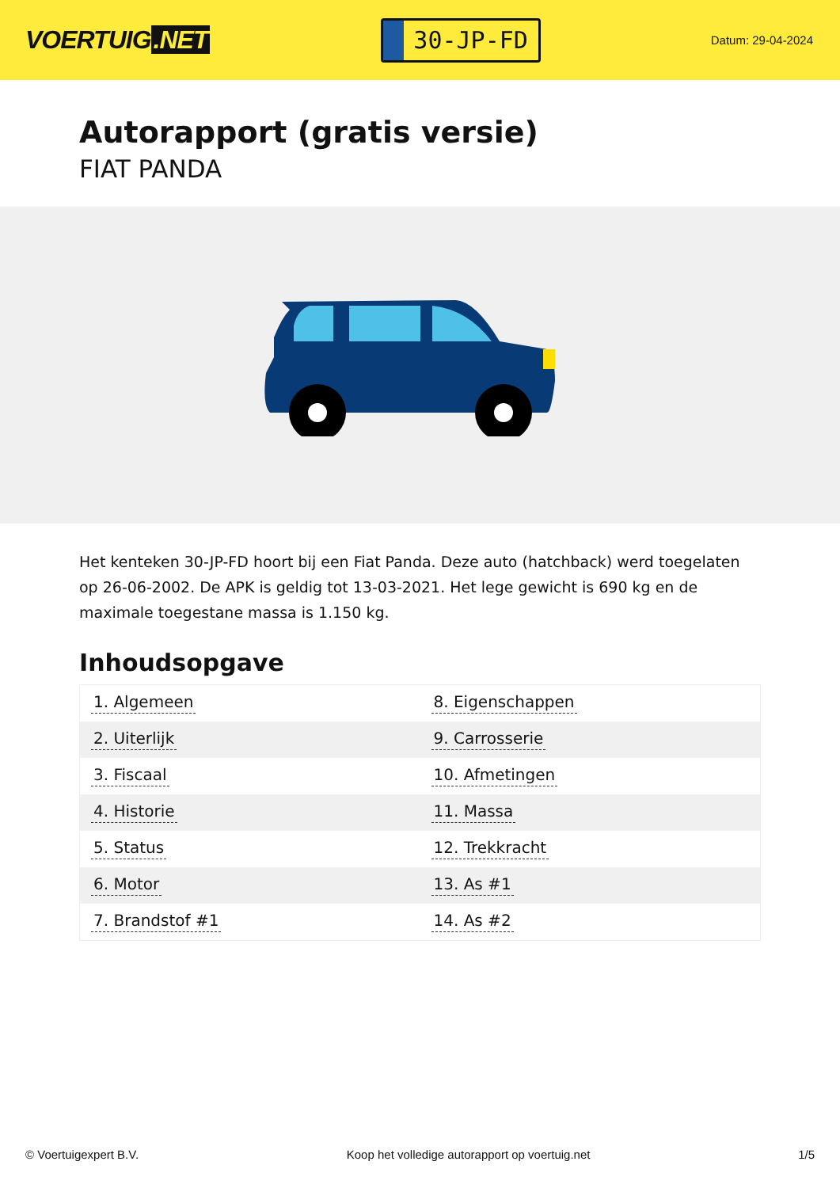VOERTUIG.NET
30-JP-FD
Datum: 29-04-2024
Autorapport (gratis versie)
FIAT PANDA
Het kenteken 30-JP-FD hoort bij een Fiat Panda. Deze auto (hatchback) werd toegelaten op 26-06-2002. De APK is geldig tot 13-03-2021. Het lege gewicht is 690 kg en de maximale toegestane massa is 1.150 kg.
Inhoudsopgave
| 1. Algemeen | 8. Eigenschappen |
| 2. Uiterlijk | 9. Carrosserie |
| 3. Fiscaal | 10. Afmetingen |
| 4. Historie | 11. Massa |
| 5. Status | 12. Trekkracht |
| 6. Motor | 13. As #1 |
| 7. Brandstof #1 | 14. As #2 |
© Voertuigexpert B.V. Koop het volledige autorapport op voertuig.net
1/5